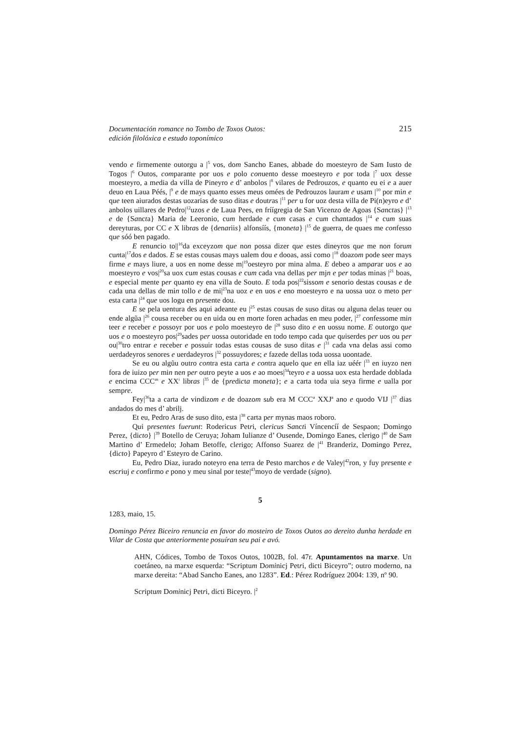Documentación romance no Tombo de Toxos Outos:
edición filolóxica e estudo toponímico
215
vendo e firmemente outorgu a |<sup>5</sup> vos, dom Sancho Eanes, abbade do moesteyro de Sam Iusto de Togos |<sup>6</sup> Outos, comparante por uos e polo conuento desse moesteyro e por toda |<sup>7</sup> uox desse moesteyro, a media da villa de Pineyro e d’ anbolos |<sup>8</sup> vilares de Pedrouzos, e quanto eu ei e a auer deuo en Laua Péés, |<sup>9</sup> e de mays quanto esses meus omées de Pedrouzos lauram e usam |<sup>10</sup> por min e que teen aiurados destas uozarias de suso ditas e doutras |<sup>11</sup> per u for uoz desta villa de Pi(n)eyro e d’ anbolos uillares de Pedro|<sup>12</sup>uzos e de Laua Pees, en fríígregia de San Vicenzo de Agoas {Sanctas} |<sup>13</sup> e de {Sancta} Maria de Leeronio, cum herdade e cum casas e cum chantados |<sup>14</sup> e cum suas dereyturas, por CC e X libras de {denariis} alfonsíís, {moneta} |<sup>15</sup> de guerra, de quaes me confesso que sóó ben pagado.
E renuncio to||<sup>16</sup>da exceyzom que non possa dizer que estes dineyros que me non forum cunta|<sup>17</sup>dos e dados. E se estas cousas mays ualem dou e dooas, assi como |<sup>18</sup> doazom pode seer mays firme e mays liure, a uos en nome desse m|<sup>19</sup>oesteyro por mina alma. E debeo a amparar uos e ao moesteyro e vos|<sup>20</sup>sa uox cum estas cousas e cum cada vna dellas per mjn e per todas minas |<sup>21</sup> boas, e especial mente per quanto ey ena villa de Souto. E toda pos|<sup>22</sup>sissom e senorio destas cousas e de cada una dellas de min tollo e de mi|<sup>23</sup>na uoz e en uos e eno moesteyro e na uossa uoz o meto per esta carta |<sup>24</sup> que uos logu en presente dou.
E se pela uentura des aqui adeante eu |<sup>25</sup> estas cousas de suso ditas ou alguna delas teuer ou ende algũa |<sup>26</sup> cousa receber ou en uida ou en morte foren achadas en meu poder, |<sup>27</sup> confessome min teer e receber e possoyr por uos e polo moesteyro de |<sup>28</sup> suso dito e en uossu nome. E outorgo que uos e o moesteyro pos|<sup>29</sup>sades per uossa outoridade en todo tempo cada que quiserdes per uos ou per ou|<sup>30</sup>tro entrar e receber e possuir todas estas cousas de suso ditas e |<sup>31</sup> cada vna delas assi como uerdadeyros senores e uerdadeyros |<sup>32</sup> possuydores; e fazede dellas toda uossa uoontade.
Se eu ou algũu outro contra esta carta e contra aquelo que en ella iaz uéér |<sup>33</sup> en iuyzo nen fora de iuizo per min nen per outro peyte a uos e ao moes|<sup>34</sup>teyro e a uossa uox esta herdade doblada e encima CCC<sup>as</sup> e XX<sup>i</sup> libras |<sup>35</sup> de {predicta moneta}; e a carta toda uia seya firme e ualla por sempre.
Fey|<sup>36</sup>ta a carta de vindizom e de doazom sub era M CCC<sup>a</sup> XXJ<sup>a</sup> ano e quodo VIJ |<sup>37</sup> dias andados do mes d’ abrilj.
Et eu, Pedro Aras de suso dito, esta |<sup>38</sup> carta per mynas maos roboro.
Qui presentes fuerunt: Rodericus Petri, clericus Sancti Víncencíí de Sespaon; Domingo Perez, {dicto} |<sup>39</sup> Botello de Ceruya; Joham Iulianze d’ Ousende, Domingo Eanes, clerigo |<sup>40</sup> de Sam Martino d’ Ermedelo; Joham Betoffe, clerigo; Affonso Suarez de |<sup>41</sup> Branderiz, Domingo Perez, {dicto} Papeyro d’ Esteyro de Carino.
Eu, Pedro Diaz, iurado noteyro ena terra de Pesto marchos e de Valey|<sup>42</sup>ron, y fuy presente e escriuj e confirmo e pono y meu sinal por teste|<sup>43</sup>moyo de verdade (signo).
5
1283, maio, 15.
Domingo Pérez Biceiro renuncia en favor do mosteiro de Toxos Outos ao dereito dunha herdade en Vilar de Costa que anteriormente posuíran seu pai e avó.
AHN, Códices, Tombo de Toxos Outos, 1002B, fol. 47r. Apuntamentos na marxe. Un coetáneo, na marxe esquerda: “Scriptum Dominicj Petri, dicti Biceyro”; outro moderno, na marxe dereita: “Abad Sancho Eanes, ano 1283”. Ed.: Pérez Rodríguez 2004: 139, nº 90.
Scriptum Dominicj Petri, dicti Biceyro. |<sup>2</sup>